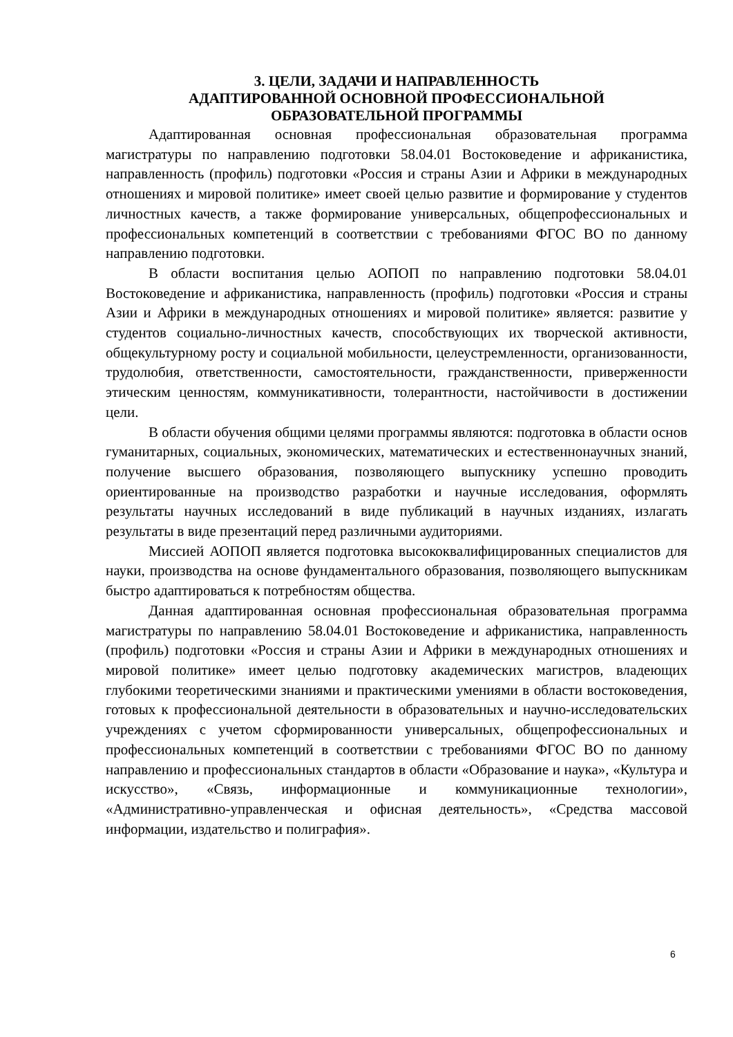3. ЦЕЛИ, ЗАДАЧИ И НАПРАВЛЕННОСТЬ
АДАПТИРОВАННОЙ ОСНОВНОЙ ПРОФЕССИОНАЛЬНОЙ
ОБРАЗОВАТЕЛЬНОЙ ПРОГРАММЫ
Адаптированная основная профессиональная образовательная программа магистратуры по направлению подготовки 58.04.01 Востоковедение и африканистика, направленность (профиль) подготовки «Россия и страны Азии и Африки в международных отношениях и мировой политике» имеет своей целью развитие и формирование у студентов личностных качеств, а также формирование универсальных, общепрофессиональных и профессиональных компетенций в соответствии с требованиями ФГОС ВО по данному направлению подготовки.
В области воспитания целью АОПОП по направлению подготовки 58.04.01 Востоковедение и африканистика, направленность (профиль) подготовки «Россия и страны Азии и Африки в международных отношениях и мировой политике» является: развитие у студентов социально-личностных качеств, способствующих их творческой активности, общекультурному росту и социальной мобильности, целеустремленности, организованности, трудолюбия, ответственности, самостоятельности, гражданственности, приверженности этическим ценностям, коммуникативности, толерантности, настойчивости в достижении цели.
В области обучения общими целями программы являются: подготовка в области основ гуманитарных, социальных, экономических, математических и естественнонаучных знаний, получение высшего образования, позволяющего выпускнику успешно проводить ориентированные на производство разработки и научные исследования, оформлять результаты научных исследований в виде публикаций в научных изданиях, излагать результаты в виде презентаций перед различными аудиториями.
Миссией АОПОП является подготовка высококвалифицированных специалистов для науки, производства на основе фундаментального образования, позволяющего выпускникам быстро адаптироваться к потребностям общества.
Данная адаптированная основная профессиональная образовательная программа магистратуры по направлению 58.04.01 Востоковедение и африканистика, направленность (профиль) подготовки «Россия и страны Азии и Африки в международных отношениях и мировой политике» имеет целью подготовку академических магистров, владеющих глубокими теоретическими знаниями и практическими умениями в области востоковедения, готовых к профессиональной деятельности в образовательных и научно-исследовательских учреждениях с учетом сформированности универсальных, общепрофессиональных и профессиональных компетенций в соответствии с требованиями ФГОС ВО по данному направлению и профессиональных стандартов в области «Образование и наука», «Культура и искусство», «Связь, информационные и коммуникационные технологии», «Административно-управленческая и офисная деятельность», «Средства массовой информации, издательство и полиграфия».
6